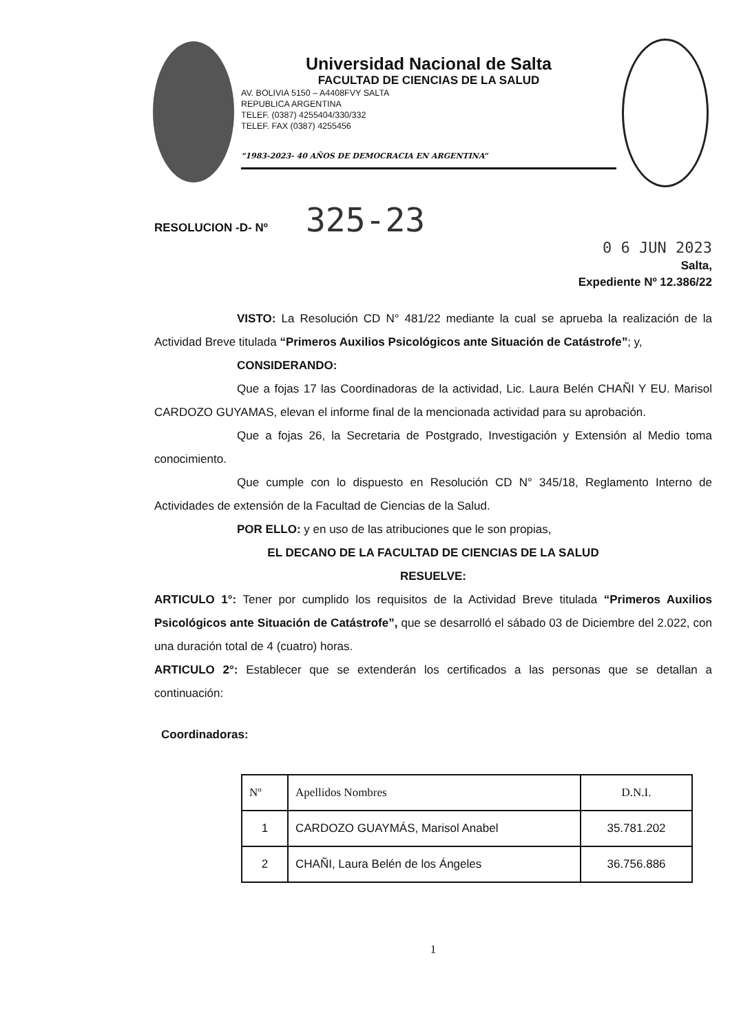Universidad Nacional de Salta
FACULTAD DE CIENCIAS DE LA SALUD
AV. BOLIVIA 5150 – A4408FVY SALTA
REPUBLICA ARGENTINA
TELEF. (0387) 4255404/330/332
TELEF. FAX (0387) 4255456
“1983-2023- 40 AÑOS DE DEMOCRACIA EN ARGENTINA”
RESOLUCION -D- Nº 325-23
0 6 JUN 2023
Salta,
Expediente Nº 12.386/22
VISTO: La Resolución CD N° 481/22 mediante la cual se aprueba la realización de la Actividad Breve titulada “Primeros Auxilios Psicológicos ante Situación de Catástrofe”; y,
CONSIDERANDO:
Que a fojas 17 las Coordinadoras de la actividad, Lic. Laura Belén CHAÑI Y EU. Marisol CARDOZO GUYAMAS, elevan el informe final de la mencionada actividad para su aprobación.
Que a fojas 26, la Secretaria de Postgrado, Investigación y Extensión al Medio toma conocimiento.
Que cumple con lo dispuesto en Resolución CD N° 345/18, Reglamento Interno de Actividades de extensión de la Facultad de Ciencias de la Salud.
POR ELLO: y en uso de las atribuciones que le son propias,
EL DECANO DE LA FACULTAD DE CIENCIAS DE LA SALUD
RESUELVE:
ARTICULO 1°: Tener por cumplido los requisitos de la Actividad Breve titulada “Primeros Auxilios Psicológicos ante Situación de Catástrofe”, que se desarrolló el sábado 03 de Diciembre del 2.022, con una duración total de 4 (cuatro) horas.
ARTICULO 2°: Establecer que se extenderán los certificados a las personas que se detallan a continuación:
Coordinadoras:
| Nº | Apellidos Nombres | D.N.I. |
| --- | --- | --- |
| 1 | CARDOZO GUAYMÁS, Marisol Anabel | 35.781.202 |
| 2 | CHAÑI, Laura Belén de los Ángeles | 36.756.886 |
1